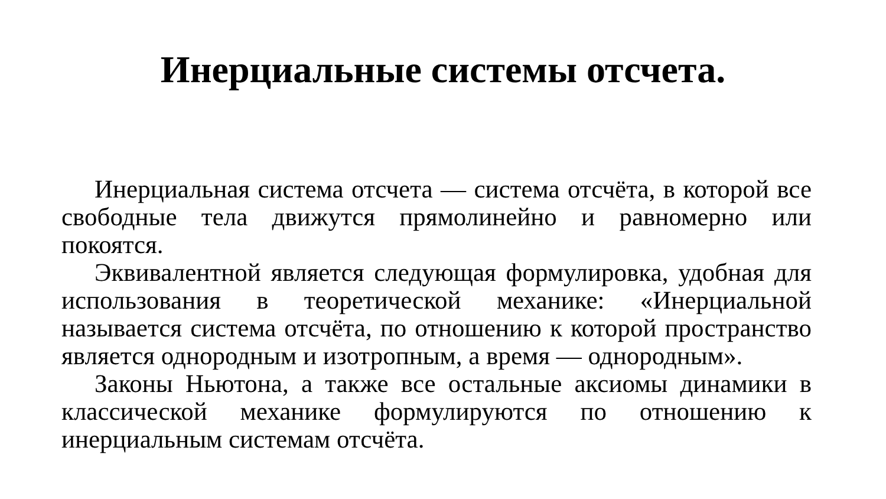Инерциальные системы отсчета.
Инерциальная система отсчета — система отсчёта, в которой все свободные тела движутся прямолинейно и равномерно или покоятся.
Эквивалентной является следующая формулировка, удобная для использования в теоретической механике: «Инерциальной называется система отсчёта, по отношению к которой пространство является однородным и изотропным, а время — однородным».
Законы Ньютона, а также все остальные аксиомы динамики в классической механике формулируются по отношению к инерциальным системам отсчёта.